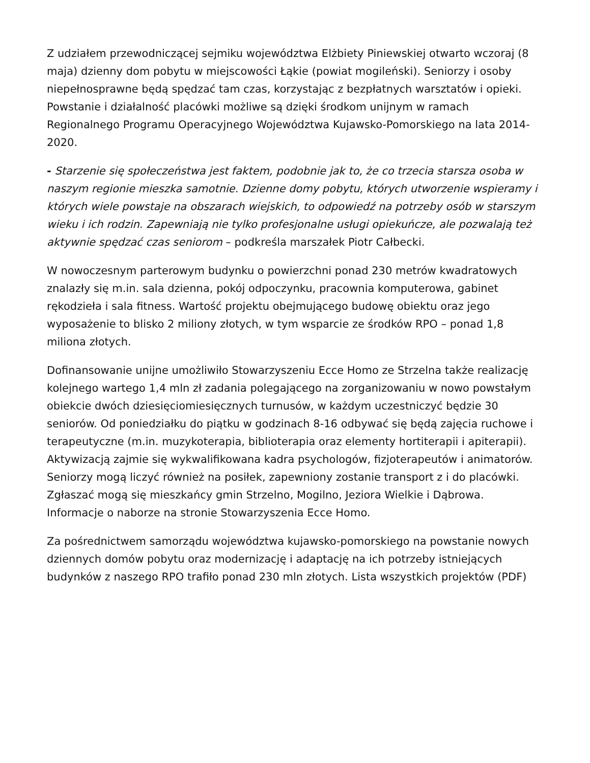Z udziałem przewodniczącej sejmiku województwa Elżbiety Piniewskiej otwarto wczoraj (8 maja) dzienny dom pobytu w miejscowości Łąkie (powiat mogileński). Seniorzy i osoby niepełnosprawne będą spędzać tam czas, korzystając z bezpłatnych warsztatów i opieki. Powstanie i działalność placówki możliwe są dzięki środkom unijnym w ramach Regionalnego Programu Operacyjnego Województwa Kujawsko-Pomorskiego na lata 2014-2020.
- Starzenie się społeczeństwa jest faktem, podobnie jak to, że co trzecia starsza osoba w naszym regionie mieszka samotnie. Dzienne domy pobytu, których utworzenie wspieramy i których wiele powstaje na obszarach wiejskich, to odpowiedź na potrzeby osób w starszym wieku i ich rodzin. Zapewniają nie tylko profesjonalne usługi opiekuńcze, ale pozwalają też aktywnie spędzać czas seniorom – podkreśla marszałek Piotr Całbecki.
W nowoczesnym parterowym budynku o powierzchni ponad 230 metrów kwadratowych znalazły się m.in. sala dzienna, pokój odpoczynku, pracownia komputerowa, gabinet rękodzieła i sala fitness. Wartość projektu obejmującego budowę obiektu oraz jego wyposażenie to blisko 2 miliony złotych, w tym wsparcie ze środków RPO – ponad 1,8 miliona złotych.
Dofinansowanie unijne umożliwiło Stowarzyszeniu Ecce Homo ze Strzelna także realizację kolejnego wartego 1,4 mln zł zadania polegającego na zorganizowaniu w nowo powstałym obiekcie dwóch dziesięciomiesięcznych turnusów, w każdym uczestniczyć będzie 30 seniorów. Od poniedziałku do piątku w godzinach 8-16 odbywać się będą zajęcia ruchowe i terapeutyczne (m.in. muzykoterapia, biblioterapia oraz elementy hortiterapii i apiterapii). Aktywizacją zajmie się wykwalifikowana kadra psychologów, fizjoterapeutów i animatorów. Seniorzy mogą liczyć również na posiłek, zapewniony zostanie transport z i do placówki. Zgłaszać mogą się mieszkańcy gmin Strzelno, Mogilno, Jeziora Wielkie i Dąbrowa. Informacje o naborze na stronie Stowarzyszenia Ecce Homo.
Za pośrednictwem samorządu województwa kujawsko-pomorskiego na powstanie nowych dziennych domów pobytu oraz modernizację i adaptację na ich potrzeby istniejących budynków z naszego RPO trafiło ponad 230 mln złotych. Lista wszystkich projektów (PDF)